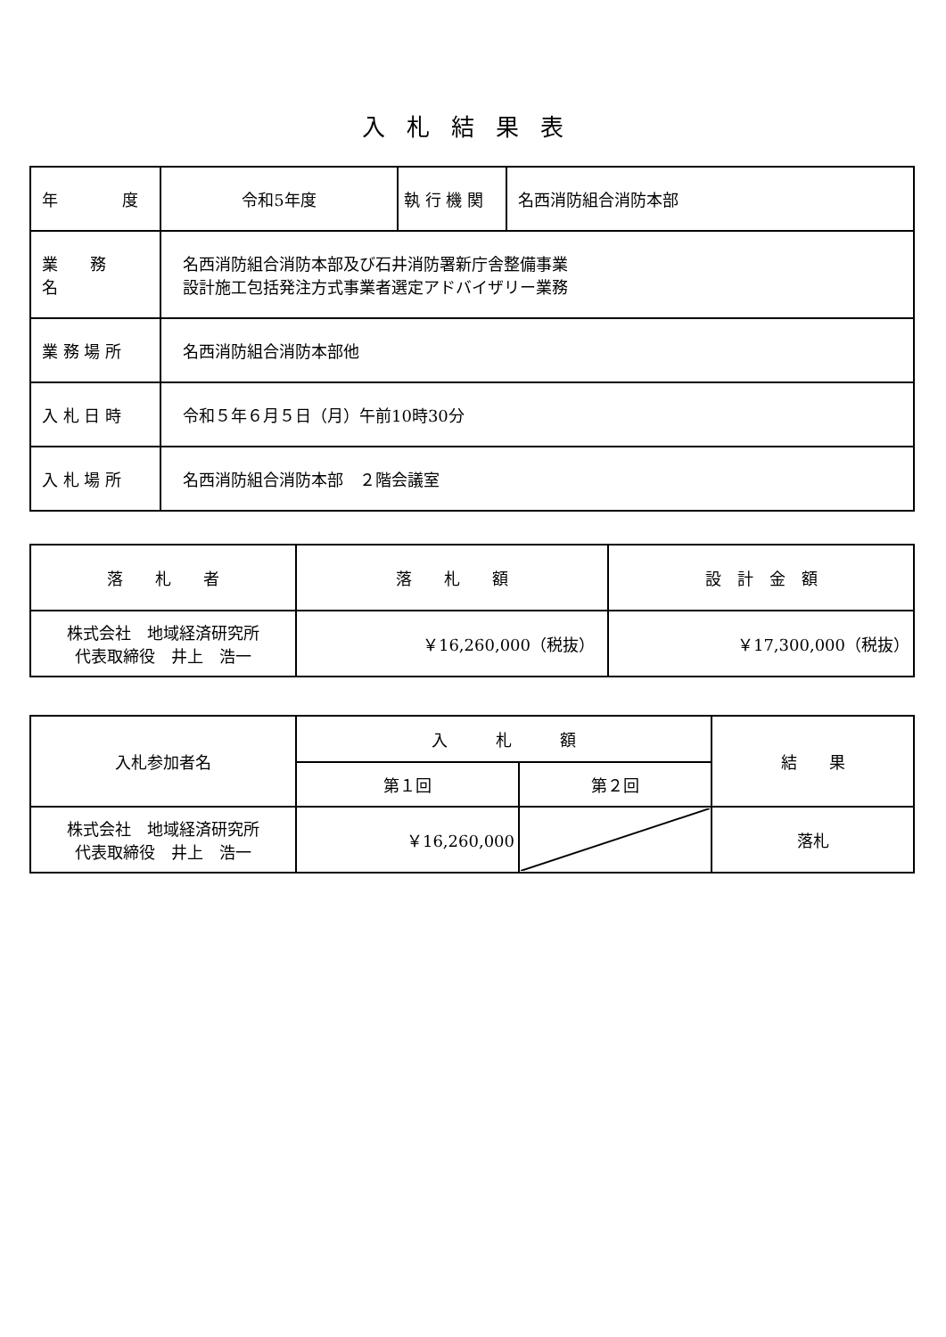入札結果表
| 年 度 | 令和5年度 | 執 行 機 関 | 名西消防組合消防本部 |
| 業 務 名 | 名西消防組合消防本部及び石井消防署新庁舎整備事業 設計施工包括発注方式事業者選定アドバイザリー業務 | | |
| 業 務 場 所 | 名西消防組合消防本部他 | | |
| 入 札 日 時 | 令和５年６月５日（月）午前10時30分 | | |
| 入 札 場 所 | 名西消防組合消防本部 ２階会議室 | | |
| 落 札 者 | 落 札 額 | 設 計 金 額 |
| --- | --- | --- |
| 株式会社 地域経済研究所 代表取締役 井上 浩一 | ￥16,260,000（税抜） | ￥17,300,000（税抜） |
| 入札参加者名 | 入 札 額 | | 結 果 |
| --- | --- | --- | --- |
| | 第１回 | 第２回 | |
| 株式会社 地域経済研究所 代表取締役 井上 浩一 | ￥16,260,000 | | 落札 |